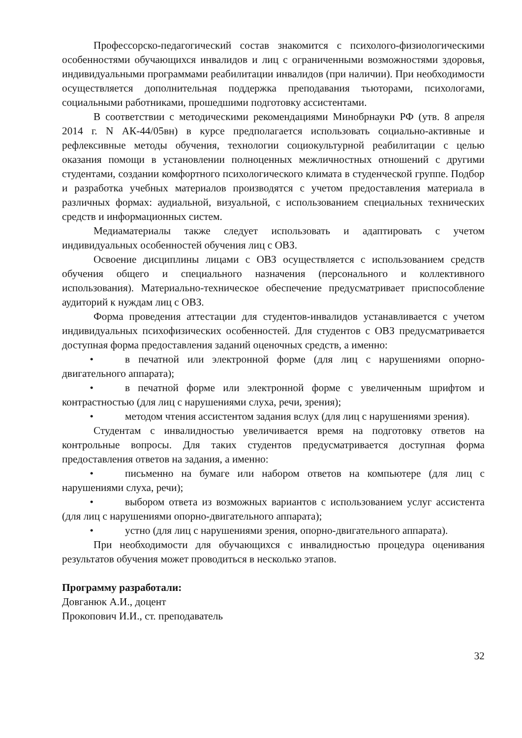Профессорско-педагогический состав знакомится с психолого-физиологическими особенностями обучающихся инвалидов и лиц с ограниченными возможностями здоровья, индивидуальными программами реабилитации инвалидов (при наличии). При необходимости осуществляется дополнительная поддержка преподавания тьюторами, психологами, социальными работниками, прошедшими подготовку ассистентами.
В соответствии с методическими рекомендациями Минобрнауки РФ (утв. 8 апреля 2014 г. N АК-44/05вн) в курсе предполагается использовать социально-активные и рефлексивные методы обучения, технологии социокультурной реабилитации с целью оказания помощи в установлении полноценных межличностных отношений с другими студентами, создании комфортного психологического климата в студенческой группе. Подбор и разработка учебных материалов производятся с учетом предоставления материала в различных формах: аудиальной, визуальной, с использованием специальных технических средств и информационных систем.
Медиаматериалы также следует использовать и адаптировать с учетом индивидуальных особенностей обучения лиц с ОВЗ.
Освоение дисциплины лицами с ОВЗ осуществляется с использованием средств обучения общего и специального назначения (персонального и коллективного использования). Материально-техническое обеспечение предусматривает приспособление аудиторий к нуждам лиц с ОВЗ.
Форма проведения аттестации для студентов-инвалидов устанавливается с учетом индивидуальных психофизических особенностей. Для студентов с ОВЗ предусматривается доступная форма предоставления заданий оценочных средств, а именно:
• в печатной или электронной форме (для лиц с нарушениями опорно-двигательного аппарата);
• в печатной форме или электронной форме с увеличенным шрифтом и контрастностью (для лиц с нарушениями слуха, речи, зрения);
• методом чтения ассистентом задания вслух (для лиц с нарушениями зрения).
Студентам с инвалидностью увеличивается время на подготовку ответов на контрольные вопросы. Для таких студентов предусматривается доступная форма предоставления ответов на задания, а именно:
• письменно на бумаге или набором ответов на компьютере (для лиц с нарушениями слуха, речи);
• выбором ответа из возможных вариантов с использованием услуг ассистента (для лиц с нарушениями опорно-двигательного аппарата);
• устно (для лиц с нарушениями зрения, опорно-двигательного аппарата).
При необходимости для обучающихся с инвалидностью процедура оценивания результатов обучения может проводиться в несколько этапов.
Программу разработали:
Довганюк А.И., доцент
Прокопович И.И., ст. преподаватель
32